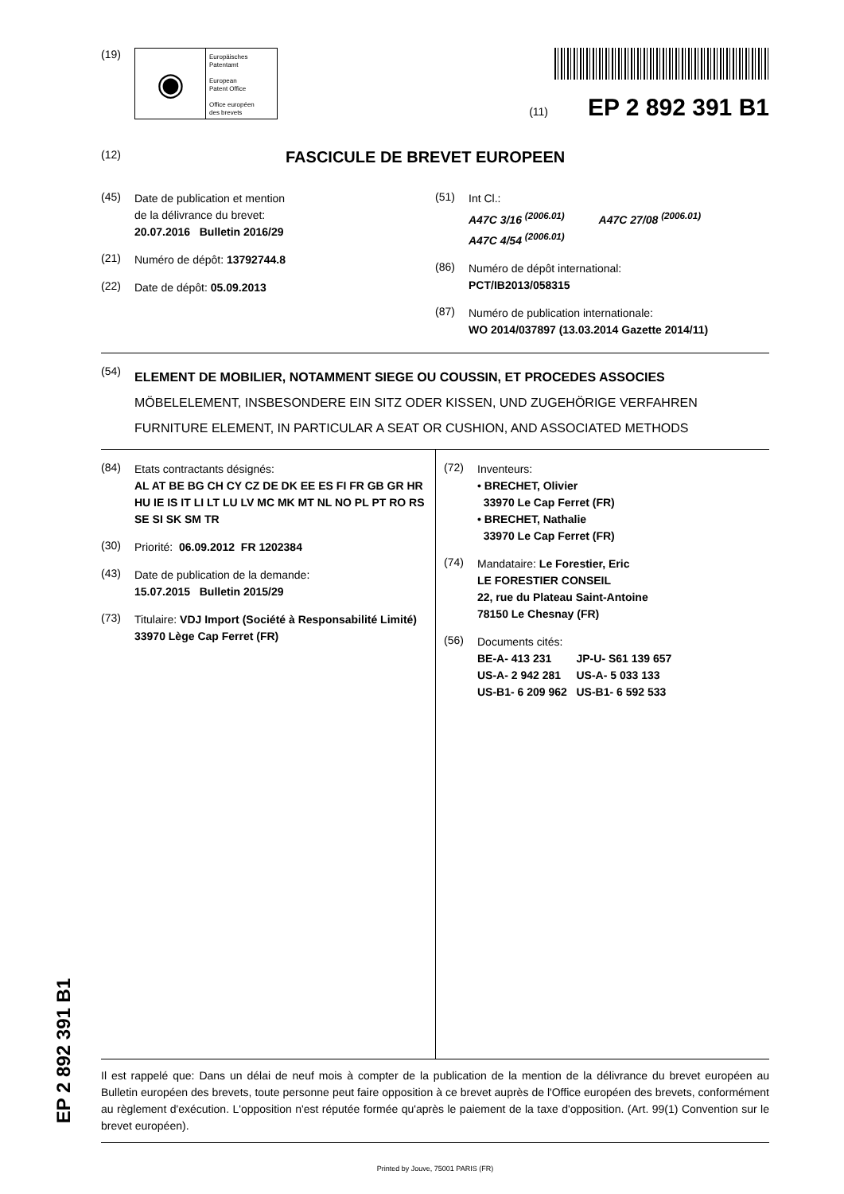(19)
◉
Europäisches
Patentamt
European
Patent Office
Office européen
des brevets
(11) EP 2 892 391 B1
(12) FASCICULE DE BREVET EUROPEEN
(45)
Date de publication et mention
de la délivrance du brevet:
20.07.2016 Bulletin 2016/29
(21)
Numéro de dépôt: 13792744.8
(22)
Date de dépôt: 05.09.2013
(51)
Int Cl.:
A47C 3/16 <sup>(2006.01)</sup> A47C 27/08 <sup>(2006.01)</sup>
A47C 4/54 <sup>(2006.01)</sup>
(86)
Numéro de dépôt international:
PCT/IB2013/058315
(87)
Numéro de publication internationale:
WO 2014/037897 (13.03.2014 Gazette 2014/11)
(54)
ELEMENT DE MOBILIER, NOTAMMENT SIEGE OU COUSSIN, ET PROCEDES ASSOCIES
MÖBELELEMENT, INSBESONDERE EIN SITZ ODER KISSEN, UND ZUGEHÖRIGE VERFAHREN
FURNITURE ELEMENT, IN PARTICULAR A SEAT OR CUSHION, AND ASSOCIATED METHODS
(84)
Etats contractants désignés:
AL AT BE BG CH CY CZ DE DK EE ES FI FR GB GR HR HU IE IS IT LI LT LU LV MC MK MT NL NO PL PT RO RS SE SI SK SM TR
(30)
Priorité: 06.09.2012 FR 1202384
(43)
Date de publication de la demande:
15.07.2015 Bulletin 2015/29
(73)
Titulaire: VDJ Import (Société à Responsabilité Limité)
33970 Lège Cap Ferret (FR)
(72)
Inventeurs:
• BRECHET, Olivier
33970 Le Cap Ferret (FR)
• BRECHET, Nathalie
33970 Le Cap Ferret (FR)
(74)
Mandataire: Le Forestier, Eric
LE FORESTIER CONSEIL
22, rue du Plateau Saint-Antoine
78150 Le Chesnay (FR)
(56)
Documents cités:
BE-A- 413 231 JP-U- S61 139 657
US-A- 2 942 281 US-A- 5 033 133
US-B1- 6 209 962 US-B1- 6 592 533
Il est rappelé que: Dans un délai de neuf mois à compter de la publication de la mention de la délivrance du brevet européen au Bulletin européen des brevets, toute personne peut faire opposition à ce brevet auprès de l'Office européen des brevets, conformément au règlement d'exécution. L'opposition n'est réputée formée qu'après le paiement de la taxe d'opposition. (Art. 99(1) Convention sur le brevet européen).
Printed by Jouve, 75001 PARIS (FR)
EP 2 892 391 B1